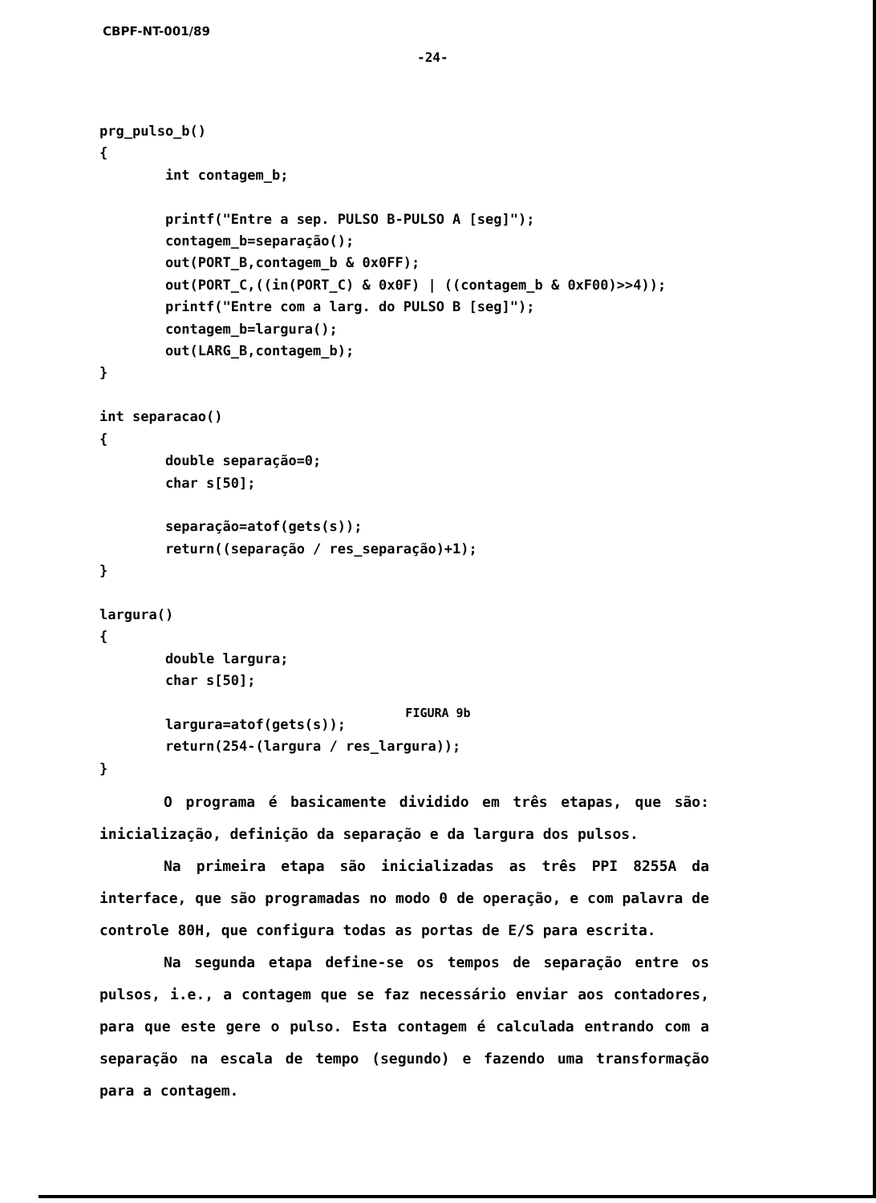CBPF-NT-001/89
-24-
prg_pulso_b()
{
        int contagem_b;

        printf("Entre a sep. PULSO B-PULSO A [seg]");
        contagem_b=separação();
        out(PORT_B,contagem_b & 0x0FF);
        out(PORT_C,((in(PORT_C) & 0x0F) | ((contagem_b & 0xF00)>>4));
        printf("Entre com a larg. do PULSO B [seg]");
        contagem_b=largura();
        out(LARG_B,contagem_b);
}

int separacao()
{
        double separação=0;
        char s[50];

        separação=atof(gets(s));
        return((separação / res_separação)+1);
}

largura()
{
        double largura;
        char s[50];

        largura=atof(gets(s));
        return(254-(largura / res_largura));
}
FIGURA 9b
O programa é basicamente dividido em três etapas, que são: inicialização, definição da separação e da largura dos pulsos.
Na primeira etapa são inicializadas as três PPI 8255A da interface, que são programadas no modo 0 de operação, e com palavra de controle 80H, que configura todas as portas de E/S para escrita.
Na segunda etapa define-se os tempos de separação entre os pulsos, i.e., a contagem que se faz necessário enviar aos contadores, para que este gere o pulso. Esta contagem é calculada entrando com a separação na escala de tempo (segundo) e fazendo uma transformação para a contagem.